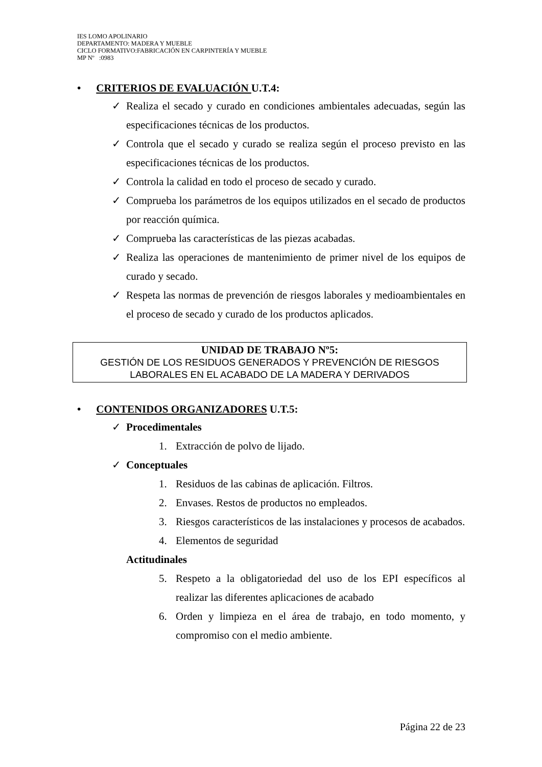IES LOMO APOLINARIO
DEPARTAMENTO: MADERA Y MUEBLE
CICLO FORMATIVO:FABRICACIÓN EN CARPINTERÍA Y MUEBLE
MP Nº :0983
• CRITERIOS DE EVALUACIÓN U.T.4:
✓ Realiza el secado y curado en condiciones ambientales adecuadas, según las especificaciones técnicas de los productos.
✓ Controla que el secado y curado se realiza según el proceso previsto en las especificaciones técnicas de los productos.
✓ Controla la calidad en todo el proceso de secado y curado.
✓ Comprueba los parámetros de los equipos utilizados en el secado de productos por reacción química.
✓ Comprueba las características de las piezas acabadas.
✓ Realiza las operaciones de mantenimiento de primer nivel de los equipos de curado y secado.
✓ Respeta las normas de prevención de riesgos laborales y medioambientales en el proceso de secado y curado de los productos aplicados.
UNIDAD DE TRABAJO Nº5:
GESTIÓN DE LOS RESIDUOS GENERADOS Y PREVENCIÓN DE RIESGOS LABORALES EN EL ACABADO DE LA MADERA Y DERIVADOS
• CONTENIDOS ORGANIZADORES U.T.5:
✓ Procedimentales
1. Extracción de polvo de lijado.
✓ Conceptuales
1. Residuos de las cabinas de aplicación. Filtros.
2. Envases. Restos de productos no empleados.
3. Riesgos característicos de las instalaciones y procesos de acabados.
4. Elementos de seguridad
Actitudinales
5. Respeto a la obligatoriedad del uso de los EPI específicos al realizar las diferentes aplicaciones de acabado
6. Orden y limpieza en el área de trabajo, en todo momento, y compromiso con el medio ambiente.
Página 22 de 23